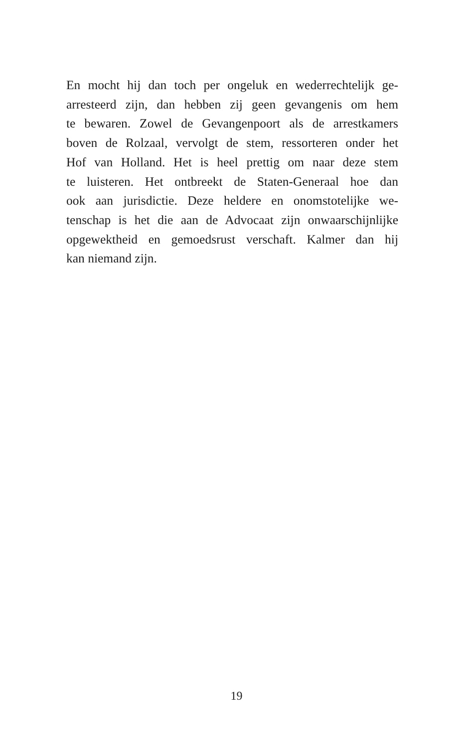En mocht hij dan toch per ongeluk en wederrechtelijk ge-
arresteerd zijn, dan hebben zij geen gevangenis om hem
te bewaren. Zowel de Gevangenpoort als de arrestkamers
boven de Rolzaal, vervolgt de stem, ressorteren onder het
Hof van Holland. Het is heel prettig om naar deze stem
te luisteren. Het ontbreekt de Staten-Generaal hoe dan
ook aan jurisdictie. Deze heldere en onomstotelijke we-
tenschap is het die aan de Advocaat zijn onwaarschijnlijke
opgewektheid en gemoedsrust verschaft. Kalmer dan hij
kan niemand zijn.
19